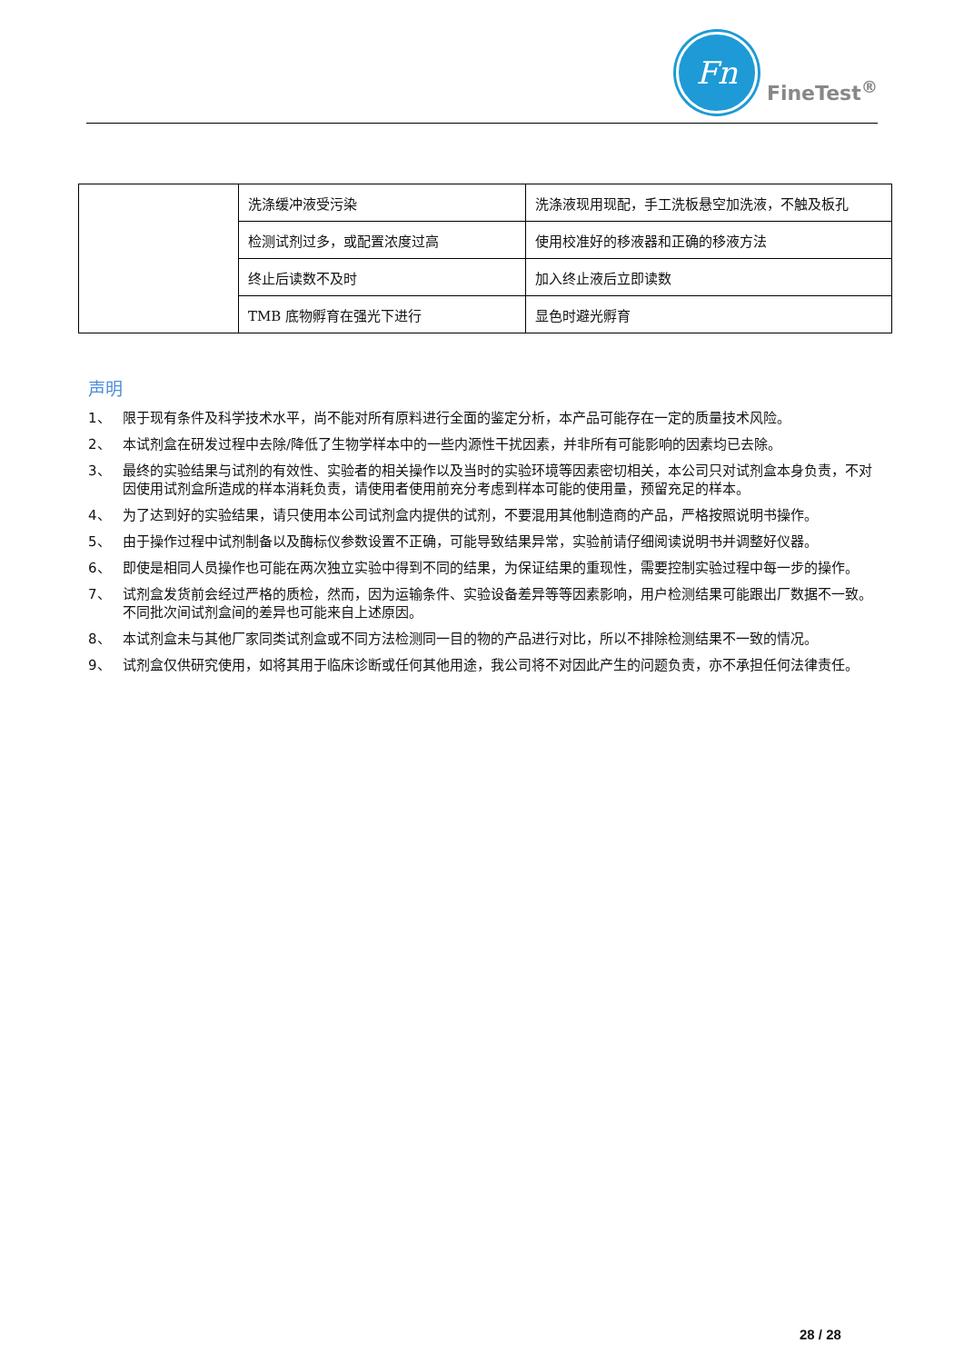Fn
FineTest<sup>®</sup>
| | 洗涤缓冲液受污染 | 洗涤液现用现配，手工洗板悬空加洗液，不触及板孔 |
| | 检测试剂过多，或配置浓度过高 | 使用校准好的移液器和正确的移液方法 |
| | 终止后读数不及时 | 加入终止液后立即读数 |
| | TMB 底物孵育在强光下进行 | 显色时避光孵育 |
声明
1、 限于现有条件及科学技术水平，尚不能对所有原料进行全面的鉴定分析，本产品可能存在一定的质量技术风险。
2、 本试剂盒在研发过程中去除/降低了生物学样本中的一些内源性干扰因素，并非所有可能影响的因素均已去除。
3、 最终的实验结果与试剂的有效性、实验者的相关操作以及当时的实验环境等因素密切相关，本公司只对试剂盒本身负责，不对因使用试剂盒所造成的样本消耗负责，请使用者使用前充分考虑到样本可能的使用量，预留充足的样本。
4、 为了达到好的实验结果，请只使用本公司试剂盒内提供的试剂，不要混用其他制造商的产品，严格按照说明书操作。
5、 由于操作过程中试剂制备以及酶标仪参数设置不正确，可能导致结果异常，实验前请仔细阅读说明书并调整好仪器。
6、 即使是相同人员操作也可能在两次独立实验中得到不同的结果，为保证结果的重现性，需要控制实验过程中每一步的操作。
7、 试剂盒发货前会经过严格的质检，然而，因为运输条件、实验设备差异等等因素影响，用户检测结果可能跟出厂数据不一致。不同批次间试剂盒间的差异也可能来自上述原因。
8、 本试剂盒未与其他厂家同类试剂盒或不同方法检测同一目的物的产品进行对比，所以不排除检测结果不一致的情况。
9、 试剂盒仅供研究使用，如将其用于临床诊断或任何其他用途，我公司将不对因此产生的问题负责，亦不承担任何法律责任。
28 / 28